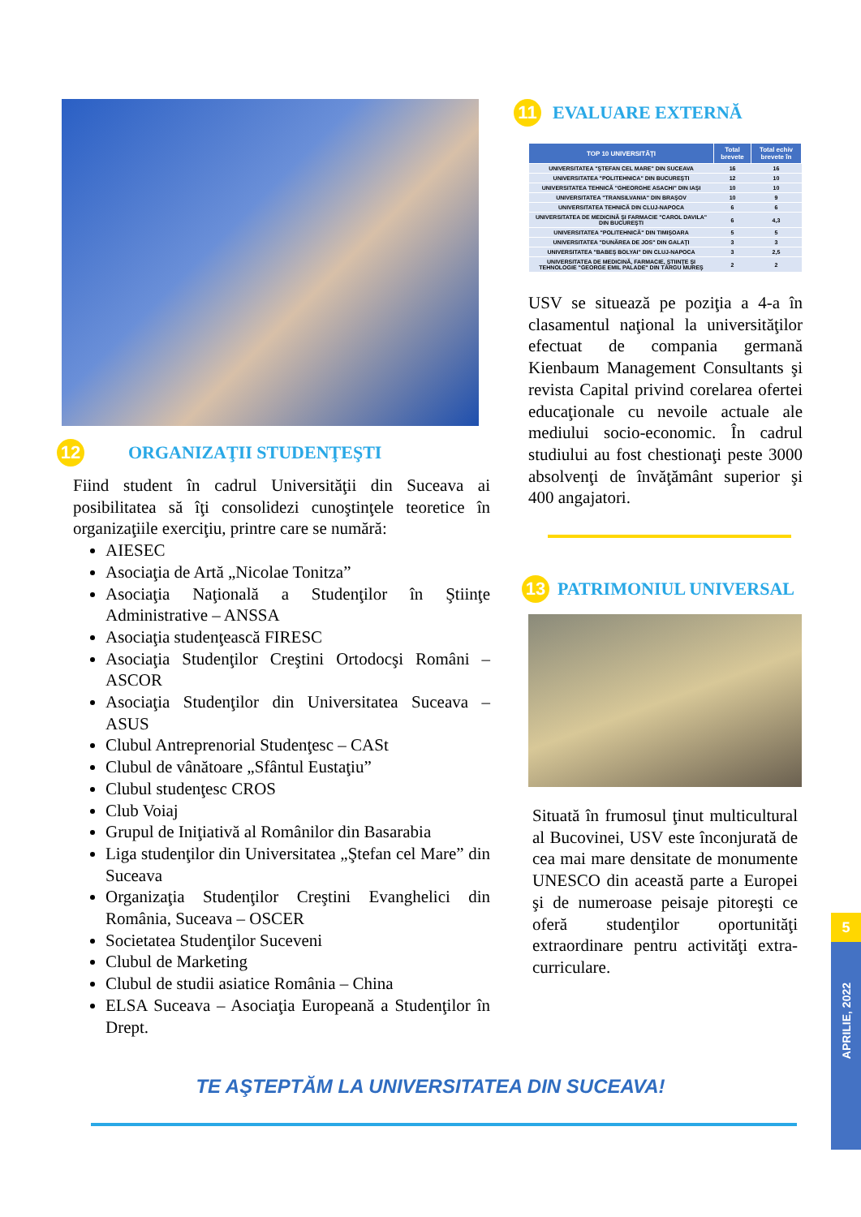12
ORGANIZAŢII STUDENŢEŞTI
Fiind student în cadrul Universităţii din Suceava ai posibilitatea să îţi consolidezi cunoştinţele teoretice în organizaţiile exerciţiu, printre care se numără:
AIESEC
Asociaţia de Artă „Nicolae Tonitza”
Asociaţia Naţională a Studenţilor în Ştiinţe Administrative – ANSSA
Asociaţia studenţească FIRESC
Asociaţia Studenţilor Creştini Ortodocşi Români – ASCOR
Asociaţia Studenţilor din Universitatea Suceava – ASUS
Clubul Antreprenorial Studenţesc – CASt
Clubul de vânătoare „Sfântul Eustaţiu”
Clubul studenţesc CROS
Club Voiaj
Grupul de Iniţiativă al Românilor din Basarabia
Liga studenţilor din Universitatea „Ştefan cel Mare” din Suceava
Organizaţia Studenţilor Creştini Evanghelici din România, Suceava – OSCER
Societatea Studenţilor Suceveni
Clubul de Marketing
Clubul de studii asiatice România – China
ELSA Suceava – Asociaţia Europeană a Studenţilor în Drept.
11
EVALUARE EXTERNĂ
| TOP 10 UNIVERSITĂŢI | Total brevete | Total echiv brevete în |
| --- | --- | --- |
| UNIVERSITATEA "ŞTEFAN CEL MARE" DIN SUCEAVA | 16 | 16 |
| UNIVERSITATEA "POLITEHNICA" DIN BUCUREŞTI | 12 | 10 |
| UNIVERSITATEA TEHNICĂ "GHEORGHE ASACHI" DIN IAŞI | 10 | 10 |
| UNIVERSITATEA "TRANSILVANIA" DIN BRAŞOV | 10 | 9 |
| UNIVERSITATEA TEHNICĂ DIN CLUJ-NAPOCA | 6 | 6 |
| UNIVERSITATEA DE MEDICINĂ ŞI FARMACIE "CAROL DAVILA" DIN BUCUREŞTI | 6 | 4,3 |
| UNIVERSITATEA "POLITEHNICĂ" DIN TIMIŞOARA | 5 | 5 |
| UNIVERSITATEA "DUNĂREA DE JOS" DIN GALAŢI | 3 | 3 |
| UNIVERSITATEA "BABEŞ BOLYAI" DIN CLUJ-NAPOCA | 3 | 2,5 |
| UNIVERSITATEA DE MEDICINĂ, FARMACIE, ŞTIINŢE ŞI TEHNOLOGIE "GEORGE EMIL PALADE" DIN TÂRGU MUREŞ | 2 | 2 |
USV se situează pe poziţia a 4-a în clasamentul naţional la universităţilor efectuat de compania germană Kienbaum Management Consultants şi revista Capital privind corelarea ofertei educaţionale cu nevoile actuale ale mediului socio-economic. În cadrul studiului au fost chestionaţi peste 3000 absolvenţi de învăţământ superior şi 400 angajatori.
13
PATRIMONIUL UNIVERSAL
Situată în frumosul ţinut multicultural al Bucovinei, USV este înconjurată de cea mai mare densitate de monumente UNESCO din această parte a Europei şi de numeroase peisaje pitoreşti ce oferă studenţilor oportunităţi extraordinare pentru activităţi extra-curriculare.
TE AŞTEPTĂM LA UNIVERSITATEA DIN SUCEAVA!
5
APRILIE, 2022